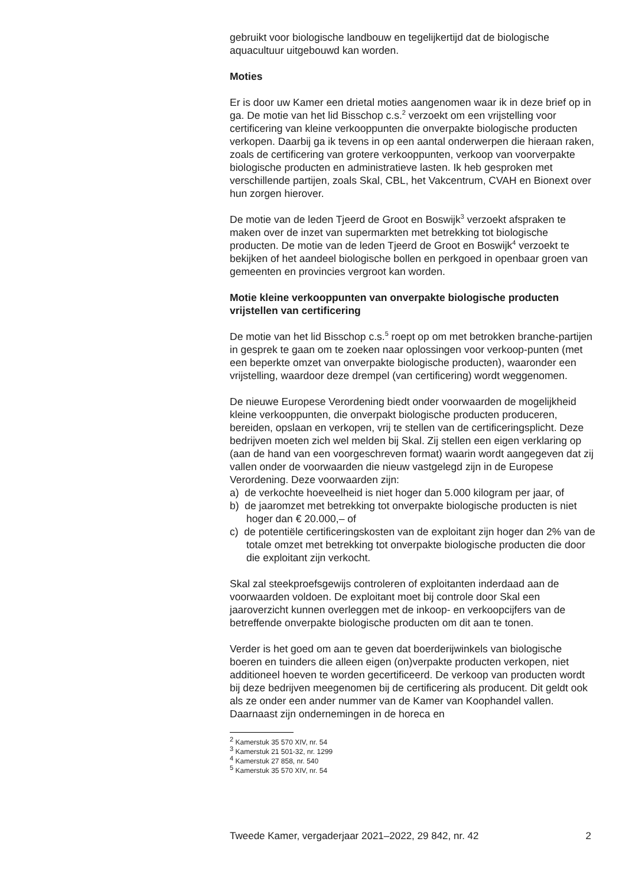gebruikt voor biologische landbouw en tegelijkertijd dat de biologische aquacultuur uitgebouwd kan worden.
Moties
Er is door uw Kamer een drietal moties aangenomen waar ik in deze brief op in ga. De motie van het lid Bisschop c.s.<sup>2</sup> verzoekt om een vrijstelling voor certificering van kleine verkooppunten die onverpakte biologische producten verkopen. Daarbij ga ik tevens in op een aantal onderwerpen die hieraan raken, zoals de certificering van grotere verkooppunten, verkoop van voorverpakte biologische producten en administratieve lasten. Ik heb gesproken met verschillende partijen, zoals Skal, CBL, het Vakcentrum, CVAH en Bionext over hun zorgen hierover.
De motie van de leden Tjeerd de Groot en Boswijk<sup>3</sup> verzoekt afspraken te maken over de inzet van supermarkten met betrekking tot biologische producten. De motie van de leden Tjeerd de Groot en Boswijk<sup>4</sup> verzoekt te bekijken of het aandeel biologische bollen en perkgoed in openbaar groen van gemeenten en provincies vergroot kan worden.
Motie kleine verkooppunten van onverpakte biologische producten vrijstellen van certificering
De motie van het lid Bisschop c.s.<sup>5</sup> roept op om met betrokken branche-partijen in gesprek te gaan om te zoeken naar oplossingen voor verkoop-punten (met een beperkte omzet van onverpakte biologische producten), waaronder een vrijstelling, waardoor deze drempel (van certificering) wordt weggenomen.
De nieuwe Europese Verordening biedt onder voorwaarden de mogelijkheid kleine verkooppunten, die onverpakt biologische producten produceren, bereiden, opslaan en verkopen, vrij te stellen van de certificeringsplicht. Deze bedrijven moeten zich wel melden bij Skal. Zij stellen een eigen verklaring op (aan de hand van een voorgeschreven format) waarin wordt aangegeven dat zij vallen onder de voorwaarden die nieuw vastgelegd zijn in de Europese Verordening. Deze voorwaarden zijn:
a) de verkochte hoeveelheid is niet hoger dan 5.000 kilogram per jaar, of
b) de jaaromzet met betrekking tot onverpakte biologische producten is niet hoger dan € 20.000,– of
c) de potentiële certificeringskosten van de exploitant zijn hoger dan 2% van de totale omzet met betrekking tot onverpakte biologische producten die door die exploitant zijn verkocht.
Skal zal steekproefsgewijs controleren of exploitanten inderdaad aan de voorwaarden voldoen. De exploitant moet bij controle door Skal een jaaroverzicht kunnen overleggen met de inkoop- en verkoopcijfers van de betreffende onverpakte biologische producten om dit aan te tonen.
Verder is het goed om aan te geven dat boerderijwinkels van biologische boeren en tuinders die alleen eigen (on)verpakte producten verkopen, niet additioneel hoeven te worden gecertificeerd. De verkoop van producten wordt bij deze bedrijven meegenomen bij de certificering als producent. Dit geldt ook als ze onder een ander nummer van de Kamer van Koophandel vallen. Daarnaast zijn ondernemingen in de horeca en
<sup>2</sup> Kamerstuk 35 570 XIV, nr. 54
<sup>3</sup> Kamerstuk 21 501-32, nr. 1299
<sup>4</sup> Kamerstuk 27 858, nr. 540
<sup>5</sup> Kamerstuk 35 570 XIV, nr. 54
Tweede Kamer, vergaderjaar 2021–2022, 29 842, nr. 42 2